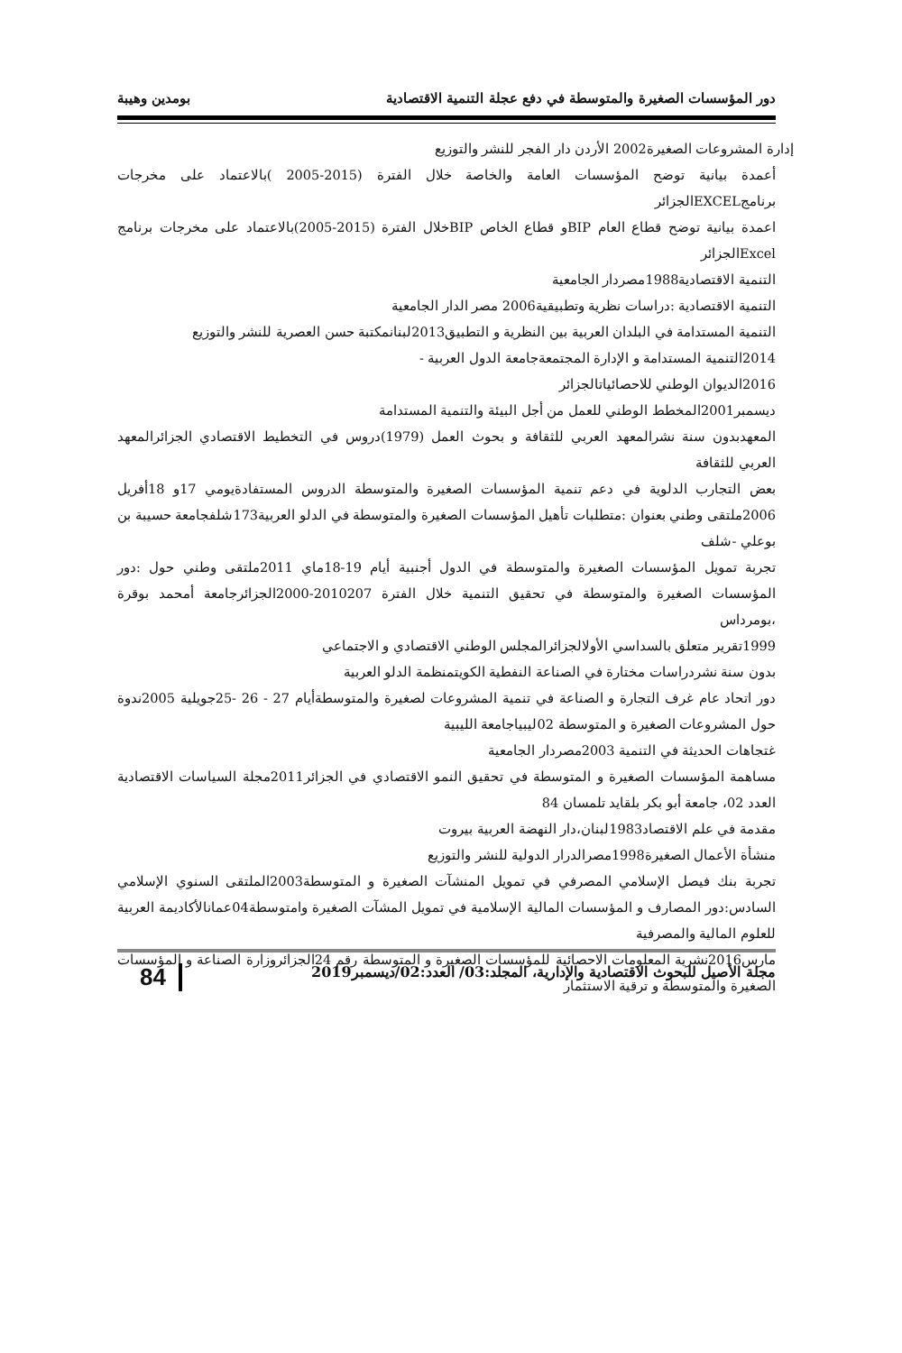دور المؤسسات الصغيرة والمتوسطة في دفع عجلة التنمية الاقتصادية بومدين وهيبة
إدارة المشروعات الصغيرة2002 الأردن دار الفجر للنشر والتوزيع
أعمدة بيانية توضح المؤسسات العامة والخاصة خلال الفترة (2015-2005 )بالاعتماد على مخرجات برنامجEXCELالجزائر
اعمدة بيانية توضح قطاع العام BIPو قطاع الخاص BIPخلال الفترة (2015-2005)بالاعتماد على مخرجات برنامج Excelالجزائر
التنمية الاقتصادية1988مصردار الجامعية
التنمية الاقتصادية :دراسات نظرية وتطبيقية2006 مصر الدار الجامعية
التنمية المستدامة في البلدان العربية بين النظرية و التطبيق2013لبنانمكتبة حسن العصرية للنشر والتوزيع
2014التنمية المستدامة و الإدارة المجتمعةجامعة الدول العربية -
2016الديوان الوطني للاحصائياتالجزائر
ديسمبر2001المخطط الوطني للعمل من أجل البيئة والتنمية المستدامة
المعهدبدون سنة نشرالمعهد العربي للثقافة و بحوث العمل (1979)دروس في التخطيط الاقتصادي الجزائرالمعهد العربي للثقافة
بعض التجارب الدلوية في دعم تنمية المؤسسات الصغيرة والمتوسطة الدروس المستفادةيومي 17و 18أفريل 2006ملتقى وطني بعنوان :متطلبات تأهيل المؤسسات الصغيرة والمتوسطة في الدلو العربية173شلفجامعة حسيبة بن بوعلي -شلف
تجربة تمويل المؤسسات الصغيرة والمتوسطة في الدول أجنبية أيام 19-18ماي 2011ملتقى وطني حول :دور المؤسسات الصغيرة والمتوسطة في تحقيق التنمية خلال الفترة 2010207-2000الجزائرجامعة أمحمد بوقرة ،بومرداس
1999تقرير متعلق بالسداسي الأولالجزائرالمجلس الوطني الاقتصادي و الاجتماعي
بدون سنة نشردراسات مختارة في الصناعة النفطية الكويتمنظمة الدلو العربية
دور اتحاد عام غرف التجارة و الصناعة في تنمية المشروعات لصغيرة والمتوسطةأيام 27 - 26 -25جويلية 2005ندوة حول المشروعات الصغيرة و المتوسطة 02ليبياجامعة الليبية
غتجاهات الحديثة في التنمية 2003مصردار الجامعية
مساهمة المؤسسات الصغيرة و المتوسطة في تحقيق النمو الاقتصادي في الجزائر2011مجلة السياسات الاقتصادية العدد 02، جامعة أبو بكر بلقايد تلمسان 84
مقدمة في علم الاقتصاد1983لبنان،دار النهضة العربية بيروت
منشأة الأعمال الصغيرة1998مصرالدرار الدولية للنشر والتوزيع
تجربة بنك فيصل الإسلامي المصرفي في تمويل المنشآت الصغيرة و المتوسطة2003الملتقى السنوي الإسلامي السادس:دور المصارف و المؤسسات المالية الإسلامية في تمويل المشآت الصغيرة وامتوسطة04عمانالأكاديمة العربية للعلوم المالية والمصرفية
مارس2016نشرية المعلومات الاحصائية للمؤسسات الصغيرة و المتوسطة رقم 24الجزائروزارة الصناعة و المؤسسات الصغيرة والمتوسطة و ترقية الاستثمار
مجلة الأصيل للبحوث الاقتصادية والإدارية، المجلد:03/ العدد:02/ديسمبر2019 84